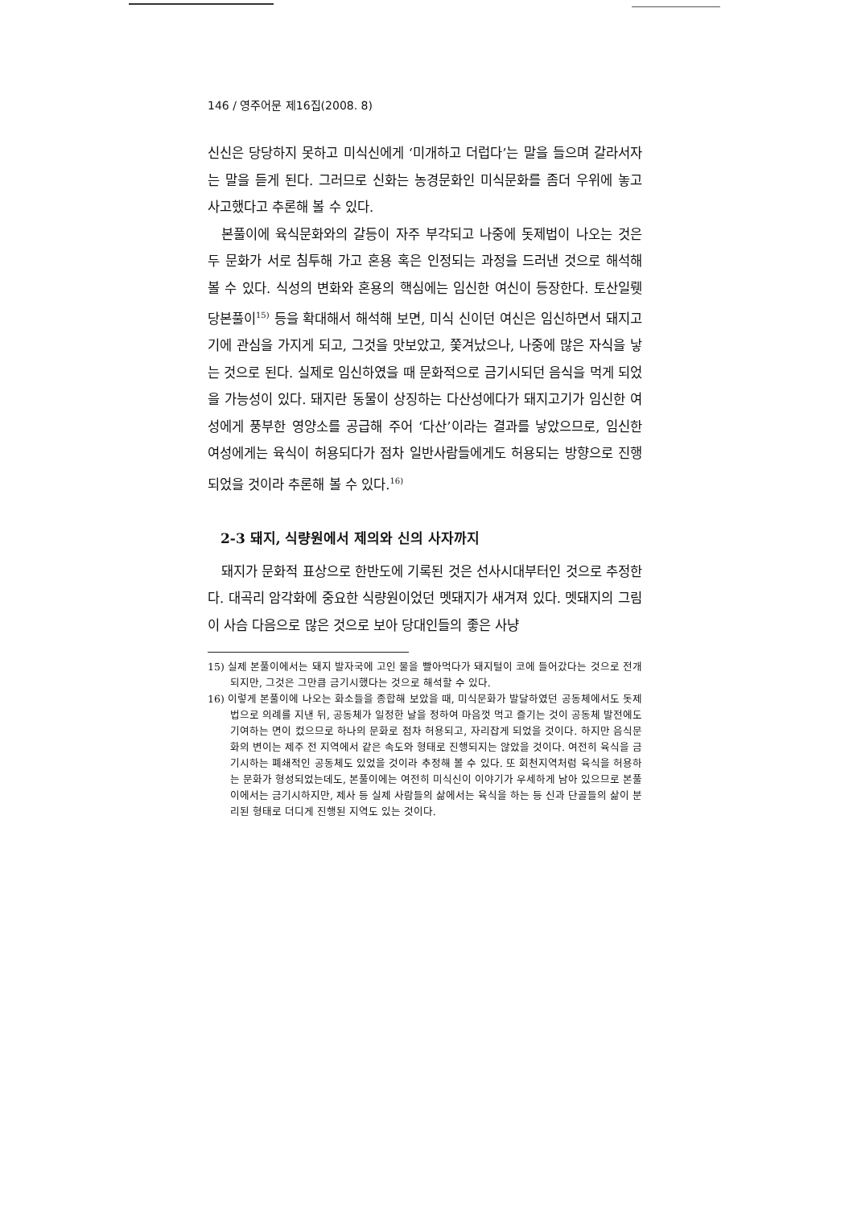146 / 영주어문 제16집(2008. 8)
신신은 당당하지 못하고 미식신에게 ‘미개하고 더럽다’는 말을 들으며 갈라서자는 말을 듣게 된다. 그러므로 신화는 농경문화인 미식문화를 좀더 우위에 놓고 사고했다고 추론해 볼 수 있다.
본풀이에 육식문화와의 갈등이 자주 부각되고 나중에 돗제법이 나오는 것은 두 문화가 서로 침투해 가고 혼용 혹은 인정되는 과정을 드러낸 것으로 해석해 볼 수 있다. 식성의 변화와 혼용의 핵심에는 임신한 여신이 등장한다. 토산일뤳당본풀이<sup>15)</sup> 등을 확대해서 해석해 보면, 미식 신이던 여신은 임신하면서 돼지고기에 관심을 가지게 되고, 그것을 맛보았고, 쫓겨났으나, 나중에 많은 자식을 낳는 것으로 된다. 실제로 임신하였을 때 문화적으로 금기시되던 음식을 먹게 되었을 가능성이 있다. 돼지란 동물이 상징하는 다산성에다가 돼지고기가 임신한 여성에게 풍부한 영양소를 공급해 주어 ‘다산’이라는 결과를 낳았으므로, 임신한 여성에게는 육식이 허용되다가 점차 일반사람들에게도 허용되는 방향으로 진행되었을 것이라 추론해 볼 수 있다.<sup>16)</sup>
2-3 돼지, 식량원에서 제의와 신의 사자까지
돼지가 문화적 표상으로 한반도에 기록된 것은 선사시대부터인 것으로 추정한다. 대곡리 암각화에 중요한 식량원이었던 멧돼지가 새겨져 있다. 멧돼지의 그림이 사슴 다음으로 많은 것으로 보아 당대인들의 좋은 사냥
15) 실제 본풀이에서는 돼지 발자국에 고인 물을 빨아먹다가 돼지털이 코에 들어갔다는 것으로 전개되지만, 그것은 그만큼 금기시했다는 것으로 해석할 수 있다.
16) 이렇게 본풀이에 나오는 화소들을 종합해 보았을 때, 미식문화가 발달하였던 공동체에서도 돗제법으로 의례를 지낸 뒤, 공동체가 일정한 날을 정하여 마음껏 먹고 즐기는 것이 공동체 발전에도 기여하는 면이 컸으므로 하나의 문화로 점차 허용되고, 자리잡게 되었을 것이다. 하지만 음식문화의 변이는 제주 전 지역에서 같은 속도와 형태로 진행되지는 않았을 것이다. 여전히 육식을 금기시하는 폐쇄적인 공동체도 있었을 것이라 추정해 볼 수 있다. 또 회천지역처럼 육식을 허용하는 문화가 형성되었는데도, 본풀이에는 여전히 미식신이 이야기가 우세하게 남아 있으므로 본풀이에서는 금기시하지만, 제사 등 실제 사람들의 삶에서는 육식을 하는 등 신과 단골들의 삶이 분리된 형태로 더디게 진행된 지역도 있는 것이다.